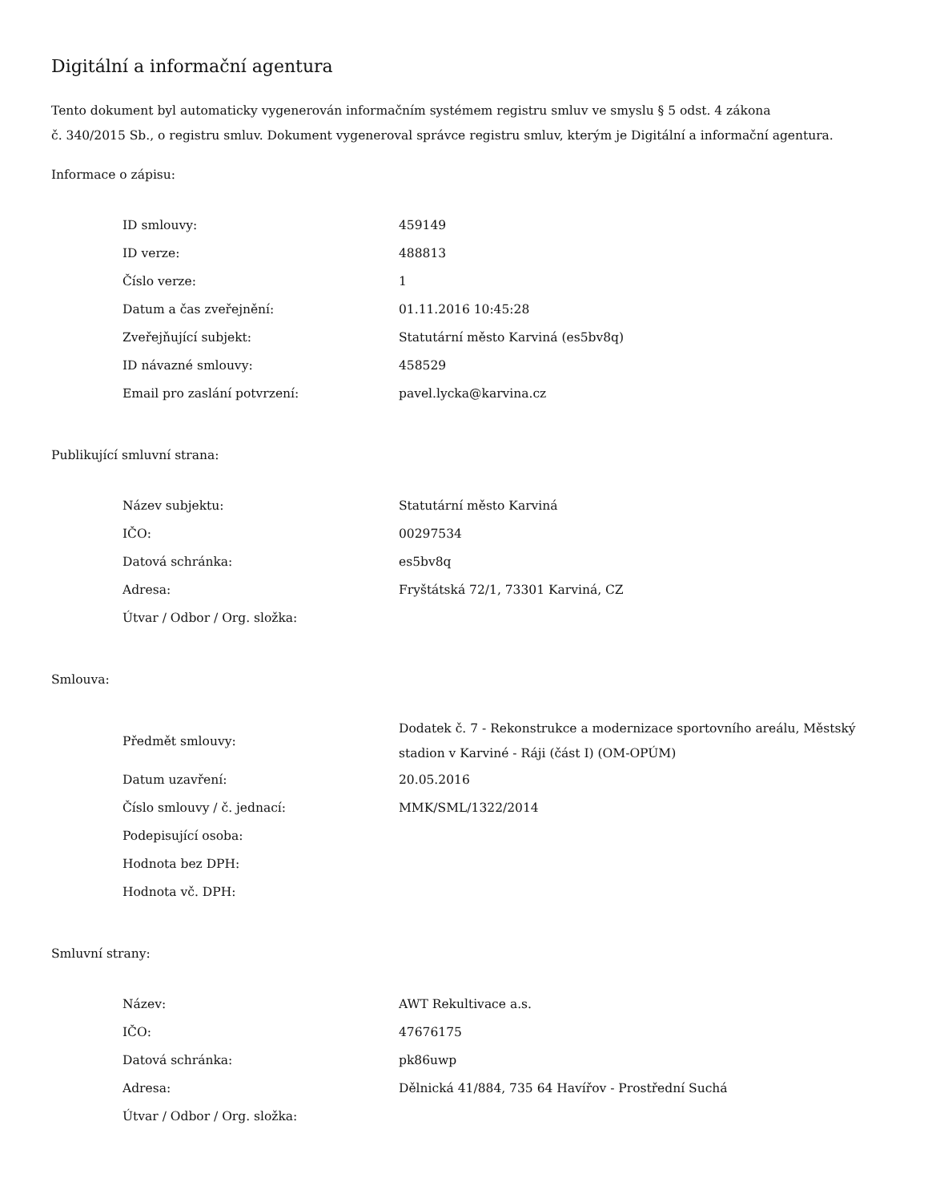Digitální a informační agentura
Tento dokument byl automaticky vygenerován informačním systémem registru smluv ve smyslu § 5 odst. 4 zákona
č. 340/2015 Sb., o registru smluv. Dokument vygeneroval správce registru smluv, kterým je Digitální a informační agentura.
Informace o zápisu:
| ID smlouvy: | 459149 |
| ID verze: | 488813 |
| Číslo verze: | 1 |
| Datum a čas zveřejnění: | 01.11.2016 10:45:28 |
| Zveřejňující subjekt: | Statutární město Karviná (es5bv8q) |
| ID návazné smlouvy: | 458529 |
| Email pro zaslání potvrzení: | pavel.lycka@karvina.cz |
Publikující smluvní strana:
| Název subjektu: | Statutární město Karviná |
| IČO: | 00297534 |
| Datová schránka: | es5bv8q |
| Adresa: | Fryštátská 72/1, 73301 Karviná, CZ |
| Útvar / Odbor / Org. složka: | |
Smlouva:
| Předmět smlouvy: | Dodatek č. 7 - Rekonstrukce a modernizace sportovního areálu, Městský stadion v Karviné - Ráji (část I) (OM-OPÚM) |
| Datum uzavření: | 20.05.2016 |
| Číslo smlouvy / č. jednací: | MMK/SML/1322/2014 |
| Podepisující osoba: | |
| Hodnota bez DPH: | |
| Hodnota vč. DPH: | |
Smluvní strany:
| Název: | AWT Rekultivace a.s. |
| IČO: | 47676175 |
| Datová schránka: | pk86uwp |
| Adresa: | Dělnická 41/884, 735 64 Havířov - Prostřední Suchá |
| Útvar / Odbor / Org. složka: | |